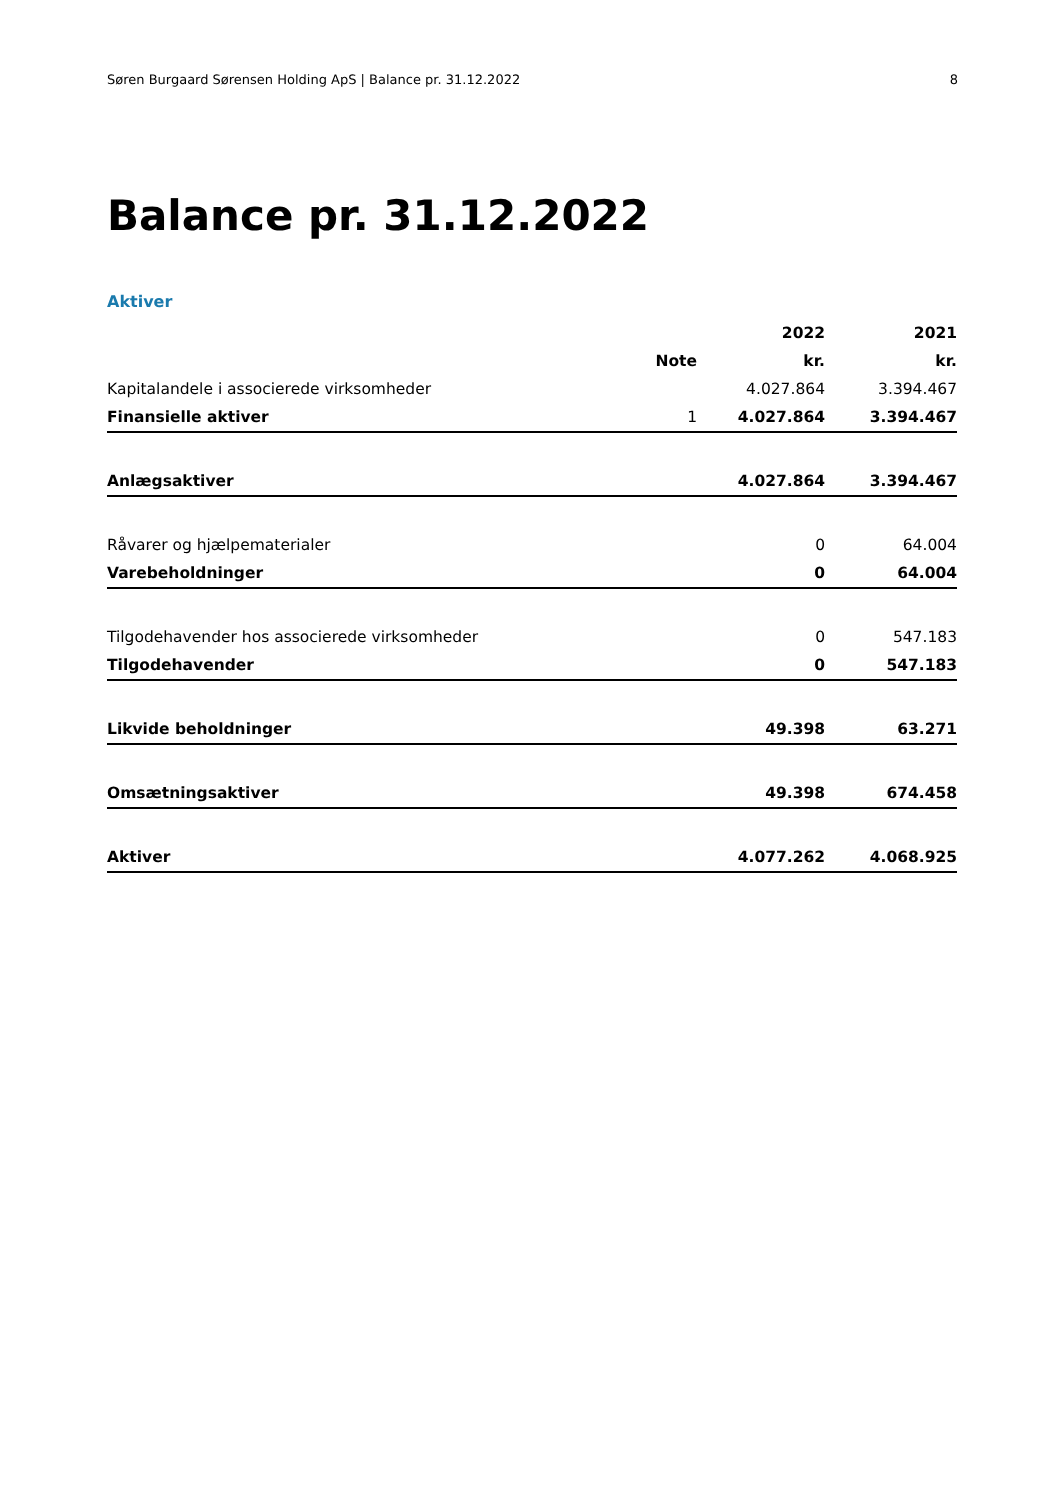Søren Burgaard Sørensen Holding ApS | Balance pr. 31.12.2022 8
Balance pr. 31.12.2022
Aktiver
| | | 2022 | 2021 |
| --- | --- | --- | --- |
| | Note | kr. | kr. |
| Kapitalandele i associerede virksomheder | | 4.027.864 | 3.394.467 |
| Finansielle aktiver | 1 | 4.027.864 | 3.394.467 |
| Anlægsaktiver | | 4.027.864 | 3.394.467 |
| Råvarer og hjælpematerialer | | 0 | 64.004 |
| Varebeholdninger | | 0 | 64.004 |
| Tilgodehavender hos associerede virksomheder | | 0 | 547.183 |
| Tilgodehavender | | 0 | 547.183 |
| Likvide beholdninger | | 49.398 | 63.271 |
| Omsætningsaktiver | | 49.398 | 674.458 |
| Aktiver | | 4.077.262 | 4.068.925 |